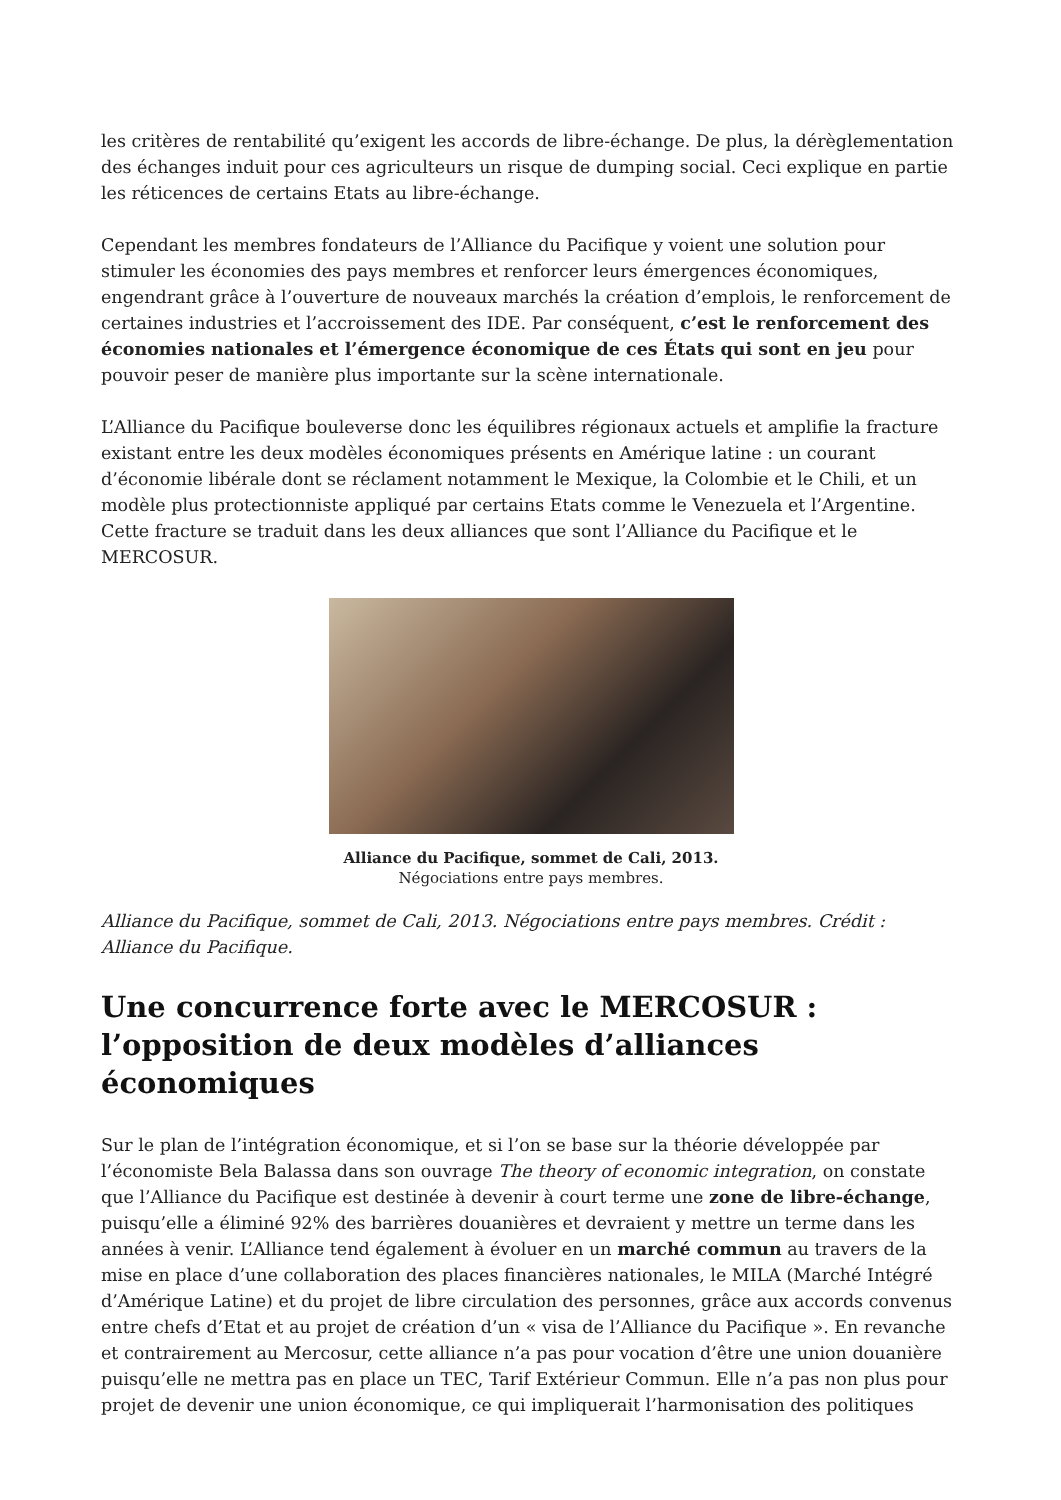les critères de rentabilité qu’exigent les accords de libre-échange. De plus, la dérèglementation des échanges induit pour ces agriculteurs un risque de dumping social. Ceci explique en partie les réticences de certains Etats au libre-échange.
Cependant les membres fondateurs de l’Alliance du Pacifique y voient une solution pour stimuler les économies des pays membres et renforcer leurs émergences économiques, engendrant grâce à l’ouverture de nouveaux marchés la création d’emplois, le renforcement de certaines industries et l’accroissement des IDE. Par conséquent, c’est le renforcement des économies nationales et l’émergence économique de ces États qui sont en jeu pour pouvoir peser de manière plus importante sur la scène internationale.
L’Alliance du Pacifique bouleverse donc les équilibres régionaux actuels et amplifie la fracture existant entre les deux modèles économiques présents en Amérique latine : un courant d’économie libérale dont se réclament notamment le Mexique, la Colombie et le Chili, et un modèle plus protectionniste appliqué par certains Etats comme le Venezuela et l’Argentine. Cette fracture se traduit dans les deux alliances que sont l’Alliance du Pacifique et le MERCOSUR.
Alliance du Pacifique, sommet de Cali, 2013.
Négociations entre pays membres.
Alliance du Pacifique, sommet de Cali, 2013. Négociations entre pays membres. Crédit : Alliance du Pacifique.
Une concurrence forte avec le MERCOSUR : l’opposition de deux modèles d’alliances économiques
Sur le plan de l’intégration économique, et si l’on se base sur la théorie développée par l’économiste Bela Balassa dans son ouvrage The theory of economic integration, on constate que l’Alliance du Pacifique est destinée à devenir à court terme une zone de libre-échange, puisqu’elle a éliminé 92% des barrières douanières et devraient y mettre un terme dans les années à venir. L’Alliance tend également à évoluer en un marché commun au travers de la mise en place d’une collaboration des places financières nationales, le MILA (Marché Intégré d’Amérique Latine) et du projet de libre circulation des personnes, grâce aux accords convenus entre chefs d’Etat et au projet de création d’un « visa de l’Alliance du Pacifique ». En revanche et contrairement au Mercosur, cette alliance n’a pas pour vocation d’être une union douanière puisqu’elle ne mettra pas en place un TEC, Tarif Extérieur Commun. Elle n’a pas non plus pour projet de devenir une union économique, ce qui impliquerait l’harmonisation des politiques